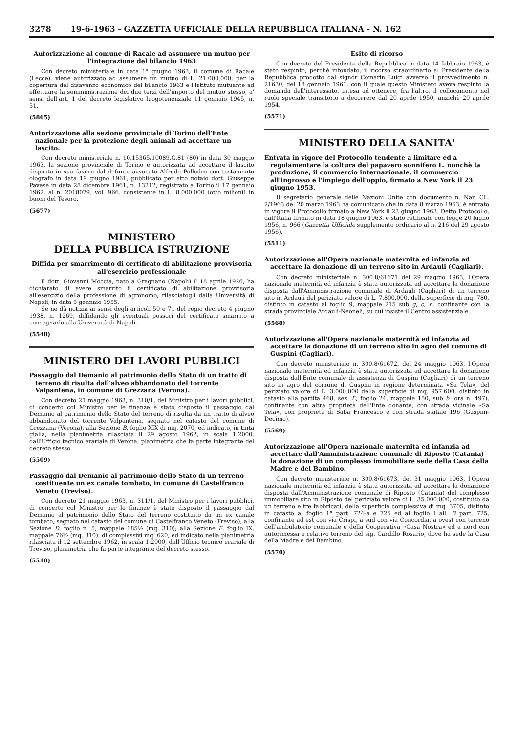3278 19-6-1963 - GAZZETTA UFFICIALE DELLA REPUBBLICA ITALIANA - N. 162
Autorizzazione al comune di Racale ad assumere un mutuo per l'integrazione del bilancio 1963
Con decreto ministeriale in data 1° giugno 1963, il comune di Racale (Lecce), viene autorizzato ad assumere un mutuo di L. 21.000.000, per la copertura del disavanzo economico del bilancio 1963 e l'Istituto mutuante ad effettuare la somministrazione dei due terzi dell'importo del mutuo stesso, a' sensi dell'art. 1 del decreto legislativo luogotenenziale 11 gennaio 1945, n. 51.
(5865)
Autorizzazione alla sezione provinciale di Torino dell'Ente nazionale per la protezione degli animali ad accettare un lascito.
Con decreto ministeriale n. 10.15365/10089.G.81 (80) in data 30 maggio 1963, la sezione provinciale di Torino è autorizzata ad accettare il lascito disposto in suo favore dal defunto avvocato Alfredo Polledro con testamento olografo in data 19 giugno 1961, pubblicato per atto notaio dott. Giuseppe Pavese in data 28 dicembre 1961, n. 13212, registrato a Torino il 17 gennaio 1962, al n. 2018079, vol. 966, consistente in L. 8.000.000 (otto milioni) in buoni del Tesoro.
(5677)
MINISTERO
DELLA PUBBLICA ISTRUZIONE
Diffida per smarrimento di certificato di abilitazione provvisoria all'esercizio professionale
Il dott. Giovanni Moccia, nato a Gragnano (Napoli) il 18 aprile 1926, ha dichiarato di avere smarrito il certificato di abilitazione provvisoria all'esercizio della professione di agronomo, rilasciatogli dalla Università di Napoli, in data 5 gennaio 1955.
Se ne dà notizia ai sensi degli articoli 50 e 71 del regio decreto 4 giugno 1938, n. 1269, diffidando gli eventuali possori del certificato smarrito a consegnarlo alla Università di Napoli.
(5548)
MINISTERO DEI LAVORI PUBBLICI
Passaggio dal Demanio al patrimonio dello Stato di un tratto di terreno di risulta dall'alveo abbandonato del torrente Valpantena, in comune di Grezzana (Verona).
Con decreto 21 maggio 1963, n. 310/1, del Ministro per i lavori pubblici, di concerto col Ministro per le finanze è stato disposto il passaggio dal Demanio al patrimonio dello Stato del terreno di risulta da un tratto di alveo abbandonato del torrente Valpantena, segnato nel catasto del comune di Grezzana (Verona), alla Sezione B, foglio XIX di mq. 2070, ed indicato, in tinta gialla, nella planimetria rilasciata il 29 agosto 1962, in scala 1:2000, dall'Ufficio tecnico erariale di Verona, planimetria che fa parte integrante del decreto stesso.
(5509)
Passaggio dal Demanio al patrimonio dello Stato di un terreno costituente un ex canale tombato, in comune di Castelfranco Veneto (Treviso).
Con decreto 21 maggio 1963, n. 311/1, del Ministro per i lavori pubblici, di concerto col Ministro per le finanze è stato disposto il passaggio dal Demanio al patrimonio dello Stato del terreno costituito da un ex canale tombato, segnato nel catasto del comune di Castelfranco Veneto (Treviso), alla Sezione D, foglio n. 5, mappale 185½ (mq. 310); alla Sezione F, foglio IX, mappale 76½ (mq. 310), di complessivi mq. 620, ed indicato nella planimetria rilasciata il 12 settembre 1962, in scala 1:2000, dall'Ufficio tecnico erariale di Treviso, planimetria che fa parte integrante del decreto stesso.
(5510)
Esito di ricorso
Con decreto del Presidente della Repubblica in data 14 febbraio 1963, è stato respinto, perchè infondato, il ricorso straordinario al Presidente della Repubblica prodotto dal signor Comarin Luigi avverso il provvedimento n. 21630, del 18 gennaio 1961, con il quale questo Ministero aveva respinto la domanda dell'interessato, intesa ad ottenere, fra l'altro, il collocamento nel ruolo speciale transitorio a decorrere dal 20 aprile 1950, anzichè 20 aprile 1954.
(5571)
MINISTERO DELLA SANITA'
Entrata in vigore del Protocollo tendente a limitare ed a regolamentare la coltura del papavero sonnifero L. nonchè la produzione, il commercio internazionale, il commercio all'ingrosso e l'impiego dell'oppio, firmato a New York il 23 giugno 1953.
Il segretario generale delle Nazioni Unite con documento n. Nar. CL. 2/1963 del 20 marzo 1963 ha comunicato che in data 8 marzo 1963, è entrato in vigore il Protocollo firmato a New York il 23 giugno 1963. Detto Protocollo, dall'Italia firmato in data 18 giugno 1963. è stato ratificato con legge 20 luglio 1956, n. 966 (Gazzetta Ufficiale supplemento ordinario al n. 216 del 29 agosto 1956).
(5511)
Autorizzazione all'Opera nazionale maternità ed infanzia ad accettare la donazione di un terreno sito in Ardauli (Cagliari).
Con decreto ministeriale n. 300.8/61671 del 29 maggio 1963, l'Opera nazionale maternità ed infanzia è stata autorizzata ad accettare la donazione disposta dall'Amministrazione comunale di Ardauli (Cagliari) di un terreno sito in Ardauli del periziato valore di L. 7.800.000, della superficie di mq. 780, distinto in catasto al foglio 9, mappale 215 sub g, c, h, confinante con la strada provinciale Ardauli-Neoneli, su cui insiste il Centro assistenziale.
(5568)
Autorizzazione all'Opera nazionale maternità ed infanzia ad accettare la donazione di un terreno sito in agro del comune di Guspini (Cagliari).
Con decreto ministeriale n. 300.8/61672, del 24 maggio 1963, l'Opera nazionale maternità ed infanzia è stata autorizzata ad accettare la donazione disposta dall'Ente comunale di assistenza di Guspini (Cagliari) di un terreno sito in agro del comune di Guspini in regione determinata «Sa Tela», del periziato valore di L. 3.000.000 della superficie di mq. 957.600, distinto in catasto alla partita 468, sez. E, foglio 24, mappale 150, sub b (ora n. 497), confinante con altra proprietà dell'Ente donante, con strada vicinale «Sa Tela», con proprietà di Saba Francesco e con strada statale 196 (Guspini-Decimo).
(5569)
Autorizzazione all'Opera nazionale maternità ed infanzia ad accettare dall'Amministrazione comunale di Riposto (Catania) la donazione di un complesso immobiliare sede della Casa della Madre e del Bambino.
Con decreto ministeriale n. 300.8/61673, del 31 maggio 1963, l'Opera nazionale maternità ed infanzia è stata autorizzata ad accettare la donazione disposta dall'Amministrazione comunale di Riposto (Catania) del complesso immobiliare sito in Riposto del periziato valore di L. 35.000.000, costituito da un terreno e tre fabbricati, della superficie complessiva di mq. 3705, distinto in catasto al foglio 1° part. 724-a e 726 ed al foglio I all. B part. 725, confinante ad est con via Crispi, a sud con via Concordia, a ovest con terreno dell'ambulatorio comunale e della Cooperativa «Casa Nostra» ed a nord con autorimessa e relativo terreno del sig. Cardillo Rosario, dove ha sede la Casa della Madre e del Bambino.
(5570)